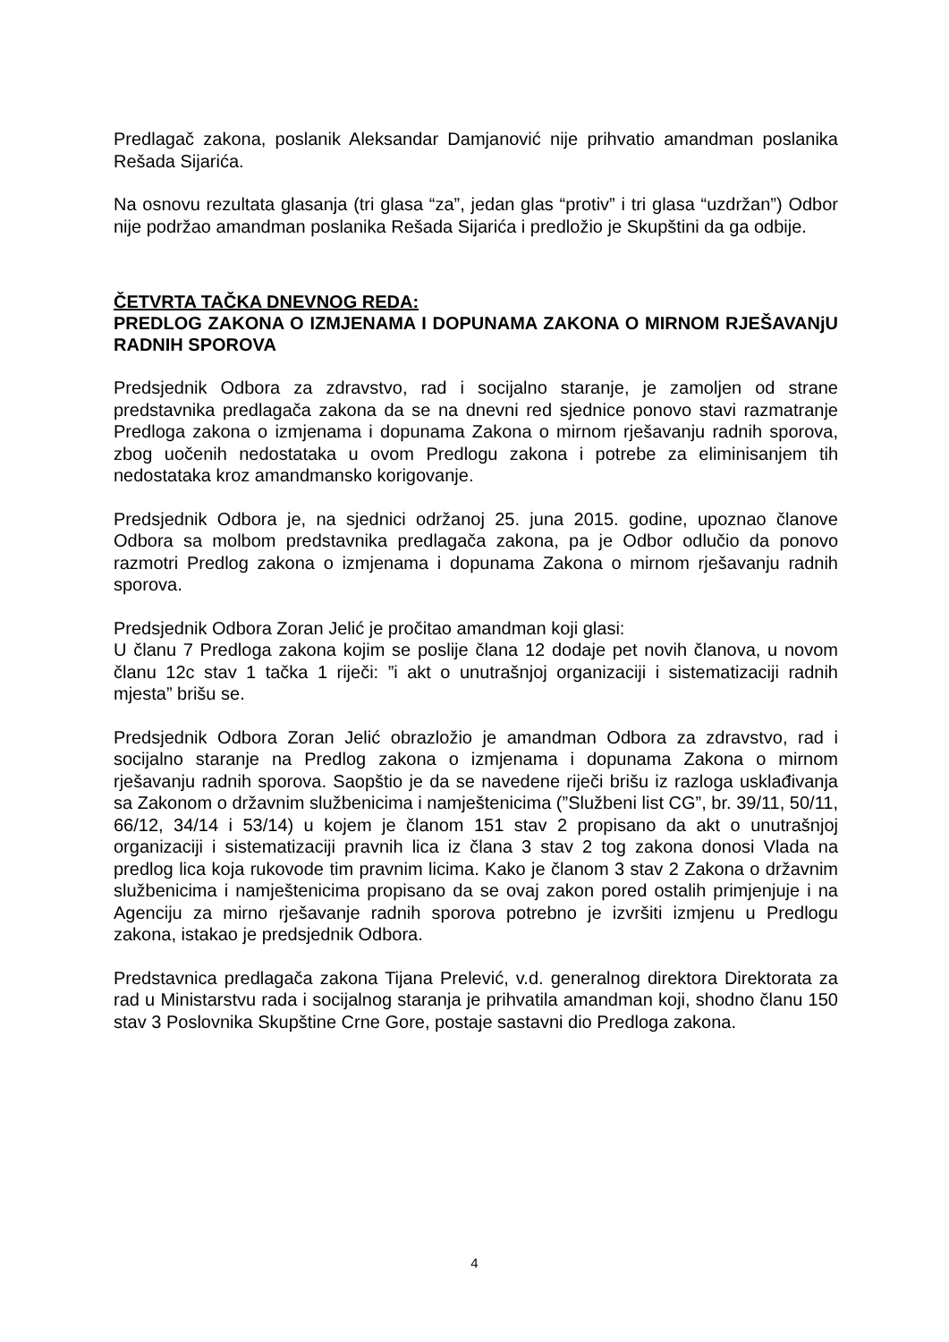Predlagač zakona, poslanik Aleksandar Damjanović nije prihvatio amandman poslanika Rešada Sijarića.
Na osnovu rezultata glasanja (tri glasa “za”, jedan glas “protiv” i tri glasa “uzdržan”) Odbor nije podržao amandman poslanika Rešada Sijarića i predložio je Skupštini da ga odbije.
ČETVRTA TAČKA DNEVNOG REDA:
PREDLOG ZAKONA O IZMJENAMA I DOPUNAMA ZAKONA O MIRNOM RJEŠAVANjU RADNIH SPOROVA
Predsjednik Odbora za zdravstvo, rad i socijalno staranje, je zamoljen od strane predstavnika predlagača zakona da se na dnevni red sjednice ponovo stavi razmatranje Predloga zakona o izmjenama i dopunama Zakona o mirnom rješavanju radnih sporova, zbog uočenih nedostataka u ovom Predlogu zakona i potrebe za eliminisanjem tih nedostataka kroz amandmansko korigovanje.
Predsjednik Odbora je, na sjednici održanoj 25. juna 2015. godine, upoznao članove Odbora sa molbom predstavnika predlagača zakona, pa je Odbor odlučio da ponovo razmotri Predlog zakona o izmjenama i dopunama Zakona o mirnom rješavanju radnih sporova.
Predsjednik Odbora Zoran Jelić je pročitao amandman koji glasi:
U članu 7 Predloga zakona kojim se poslije člana 12 dodaje pet novih članova, u novom članu 12c stav 1 tačka 1 riječi: ”i akt o unutrašnjoj organizaciji i sistematizaciji radnih mjesta” brišu se.
Predsjednik Odbora Zoran Jelić obrazložio je amandman Odbora za zdravstvo, rad i socijalno staranje na Predlog zakona o izmjenama i dopunama Zakona o mirnom rješavanju radnih sporova. Saopštio je da se navedene riječi brišu iz razloga usklađivanja sa Zakonom o državnim službenicima i namještenicima (”Službeni list CG”, br. 39/11, 50/11, 66/12, 34/14 i 53/14) u kojem je članom 151 stav 2 propisano da akt o unutrašnjoj organizaciji i sistematizaciji pravnih lica iz člana 3 stav 2 tog zakona donosi Vlada na predlog lica koja rukovode tim pravnim licima. Kako je članom 3 stav 2 Zakona o državnim službenicima i namještenicima propisano da se ovaj zakon pored ostalih primjenjuje i na Agenciju za mirno rješavanje radnih sporova potrebno je izvršiti izmjenu u Predlogu zakona, istakao je predsjednik Odbora.
Predstavnica predlagača zakona Tijana Prelević, v.d. generalnog direktora Direktorata za rad u Ministarstvu rada i socijalnog staranja je prihvatila amandman koji, shodno članu 150 stav 3 Poslovnika Skupštine Crne Gore, postaje sastavni dio Predloga zakona.
4